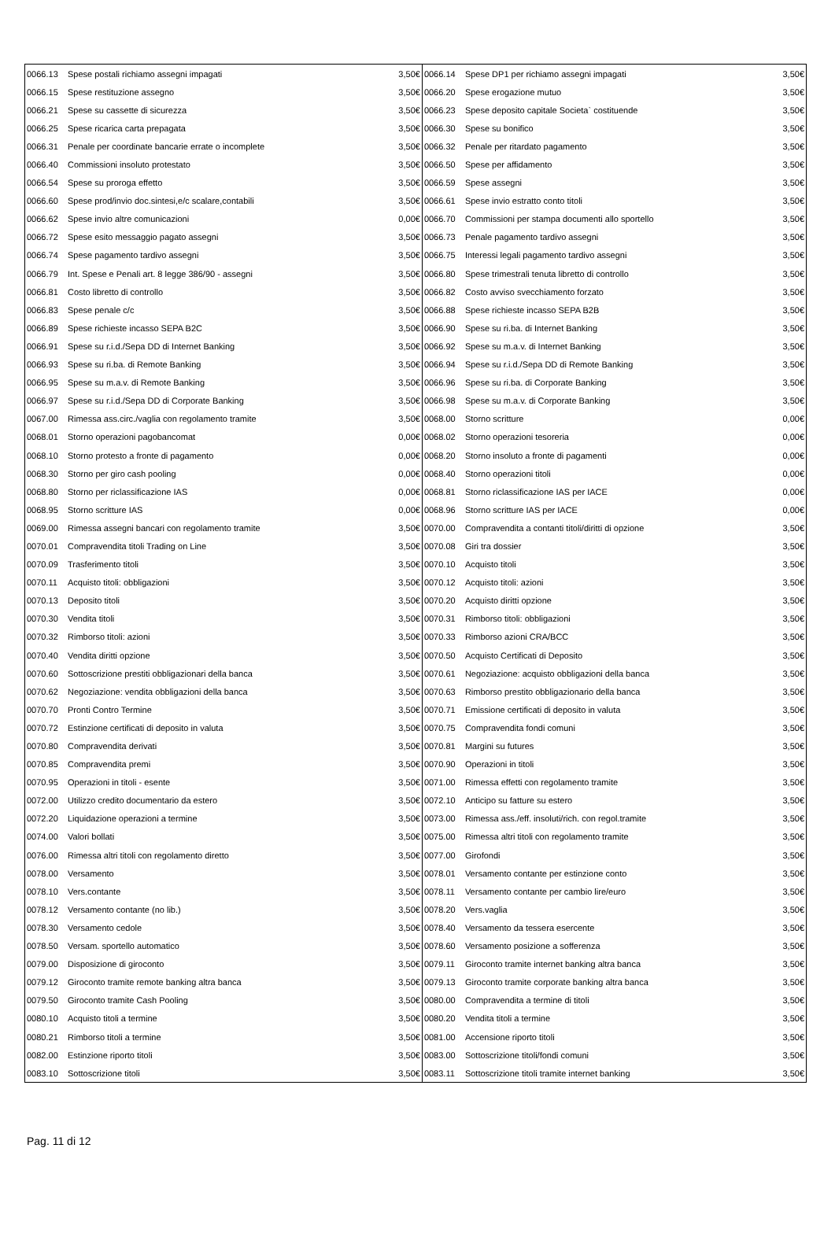| 0066.13 | Spese postali richiamo assegni impagati | 3,50€ | 0066.14 | Spese DP1 per richiamo assegni impagati | 3,50€ |
| 0066.15 | Spese restituzione assegno | 3,50€ | 0066.20 | Spese erogazione mutuo | 3,50€ |
| 0066.21 | Spese su cassette di sicurezza | 3,50€ | 0066.23 | Spese deposito capitale Societa` costituende | 3,50€ |
| 0066.25 | Spese ricarica carta prepagata | 3,50€ | 0066.30 | Spese su bonifico | 3,50€ |
| 0066.31 | Penale per coordinate bancarie errate o incomplete | 3,50€ | 0066.32 | Penale per ritardato pagamento | 3,50€ |
| 0066.40 | Commissioni insoluto protestato | 3,50€ | 0066.50 | Spese per affidamento | 3,50€ |
| 0066.54 | Spese su proroga effetto | 3,50€ | 0066.59 | Spese assegni | 3,50€ |
| 0066.60 | Spese prod/invio doc.sintesi,e/c scalare,contabili | 3,50€ | 0066.61 | Spese invio estratto conto titoli | 3,50€ |
| 0066.62 | Spese invio altre comunicazioni | 0,00€ | 0066.70 | Commissioni per stampa documenti allo sportello | 3,50€ |
| 0066.72 | Spese esito messaggio pagato assegni | 3,50€ | 0066.73 | Penale pagamento tardivo assegni | 3,50€ |
| 0066.74 | Spese pagamento tardivo assegni | 3,50€ | 0066.75 | Interessi legali pagamento tardivo assegni | 3,50€ |
| 0066.79 | Int. Spese e Penali art. 8 legge 386/90 - assegni | 3,50€ | 0066.80 | Spese trimestrali tenuta libretto di controllo | 3,50€ |
| 0066.81 | Costo libretto di controllo | 3,50€ | 0066.82 | Costo avviso svecchiamento forzato | 3,50€ |
| 0066.83 | Spese penale c/c | 3,50€ | 0066.88 | Spese richieste incasso SEPA B2B | 3,50€ |
| 0066.89 | Spese richieste incasso SEPA B2C | 3,50€ | 0066.90 | Spese su ri.ba. di Internet Banking | 3,50€ |
| 0066.91 | Spese su r.i.d./Sepa DD di Internet Banking | 3,50€ | 0066.92 | Spese su m.a.v. di Internet Banking | 3,50€ |
| 0066.93 | Spese su ri.ba. di Remote Banking | 3,50€ | 0066.94 | Spese su r.i.d./Sepa DD di Remote Banking | 3,50€ |
| 0066.95 | Spese su m.a.v. di Remote Banking | 3,50€ | 0066.96 | Spese su ri.ba. di Corporate Banking | 3,50€ |
| 0066.97 | Spese su r.i.d./Sepa DD di Corporate Banking | 3,50€ | 0066.98 | Spese su m.a.v. di Corporate Banking | 3,50€ |
| 0067.00 | Rimessa ass.circ./vaglia con regolamento tramite | 3,50€ | 0068.00 | Storno scritture | 0,00€ |
| 0068.01 | Storno operazioni pagobancomat | 0,00€ | 0068.02 | Storno operazioni tesoreria | 0,00€ |
| 0068.10 | Storno protesto a fronte di pagamento | 0,00€ | 0068.20 | Storno insoluto a fronte di pagamenti | 0,00€ |
| 0068.30 | Storno per giro cash pooling | 0,00€ | 0068.40 | Storno operazioni titoli | 0,00€ |
| 0068.80 | Storno per riclassificazione IAS | 0,00€ | 0068.81 | Storno riclassificazione IAS per IACE | 0,00€ |
| 0068.95 | Storno scritture IAS | 0,00€ | 0068.96 | Storno scritture IAS per IACE | 0,00€ |
| 0069.00 | Rimessa assegni bancari con regolamento tramite | 3,50€ | 0070.00 | Compravendita a contanti titoli/diritti di opzione | 3,50€ |
| 0070.01 | Compravendita titoli Trading on Line | 3,50€ | 0070.08 | Giri tra dossier | 3,50€ |
| 0070.09 | Trasferimento titoli | 3,50€ | 0070.10 | Acquisto titoli | 3,50€ |
| 0070.11 | Acquisto titoli: obbligazioni | 3,50€ | 0070.12 | Acquisto titoli: azioni | 3,50€ |
| 0070.13 | Deposito titoli | 3,50€ | 0070.20 | Acquisto diritti opzione | 3,50€ |
| 0070.30 | Vendita titoli | 3,50€ | 0070.31 | Rimborso titoli: obbligazioni | 3,50€ |
| 0070.32 | Rimborso titoli: azioni | 3,50€ | 0070.33 | Rimborso azioni CRA/BCC | 3,50€ |
| 0070.40 | Vendita diritti opzione | 3,50€ | 0070.50 | Acquisto Certificati di Deposito | 3,50€ |
| 0070.60 | Sottoscrizione prestiti obbligazionari della banca | 3,50€ | 0070.61 | Negoziazione: acquisto obbligazioni della banca | 3,50€ |
| 0070.62 | Negoziazione: vendita obbligazioni della banca | 3,50€ | 0070.63 | Rimborso prestito obbligazionario della banca | 3,50€ |
| 0070.70 | Pronti Contro Termine | 3,50€ | 0070.71 | Emissione certificati di deposito in valuta | 3,50€ |
| 0070.72 | Estinzione certificati di deposito in valuta | 3,50€ | 0070.75 | Compravendita fondi comuni | 3,50€ |
| 0070.80 | Compravendita derivati | 3,50€ | 0070.81 | Margini su futures | 3,50€ |
| 0070.85 | Compravendita premi | 3,50€ | 0070.90 | Operazioni in titoli | 3,50€ |
| 0070.95 | Operazioni in titoli - esente | 3,50€ | 0071.00 | Rimessa effetti con regolamento tramite | 3,50€ |
| 0072.00 | Utilizzo credito documentario da estero | 3,50€ | 0072.10 | Anticipo su fatture su estero | 3,50€ |
| 0072.20 | Liquidazione operazioni a termine | 3,50€ | 0073.00 | Rimessa ass./eff. insoluti/rich. con regol.tramite | 3,50€ |
| 0074.00 | Valori bollati | 3,50€ | 0075.00 | Rimessa altri titoli con regolamento tramite | 3,50€ |
| 0076.00 | Rimessa altri titoli con regolamento diretto | 3,50€ | 0077.00 | Girofondi | 3,50€ |
| 0078.00 | Versamento | 3,50€ | 0078.01 | Versamento contante per estinzione conto | 3,50€ |
| 0078.10 | Vers.contante | 3,50€ | 0078.11 | Versamento contante per cambio lire/euro | 3,50€ |
| 0078.12 | Versamento contante (no lib.) | 3,50€ | 0078.20 | Vers.vaglia | 3,50€ |
| 0078.30 | Versamento cedole | 3,50€ | 0078.40 | Versamento da tessera esercente | 3,50€ |
| 0078.50 | Versam. sportello automatico | 3,50€ | 0078.60 | Versamento posizione a sofferenza | 3,50€ |
| 0079.00 | Disposizione di giroconto | 3,50€ | 0079.11 | Giroconto tramite internet banking altra banca | 3,50€ |
| 0079.12 | Giroconto tramite remote banking altra banca | 3,50€ | 0079.13 | Giroconto tramite corporate banking altra banca | 3,50€ |
| 0079.50 | Giroconto tramite Cash Pooling | 3,50€ | 0080.00 | Compravendita a termine di titoli | 3,50€ |
| 0080.10 | Acquisto titoli a termine | 3,50€ | 0080.20 | Vendita titoli a termine | 3,50€ |
| 0080.21 | Rimborso titoli a termine | 3,50€ | 0081.00 | Accensione riporto titoli | 3,50€ |
| 0082.00 | Estinzione riporto titoli | 3,50€ | 0083.00 | Sottoscrizione titoli/fondi comuni | 3,50€ |
| 0083.10 | Sottoscrizione titoli | 3,50€ | 0083.11 | Sottoscrizione titoli tramite internet banking | 3,50€ |
Pag. 11 di 12